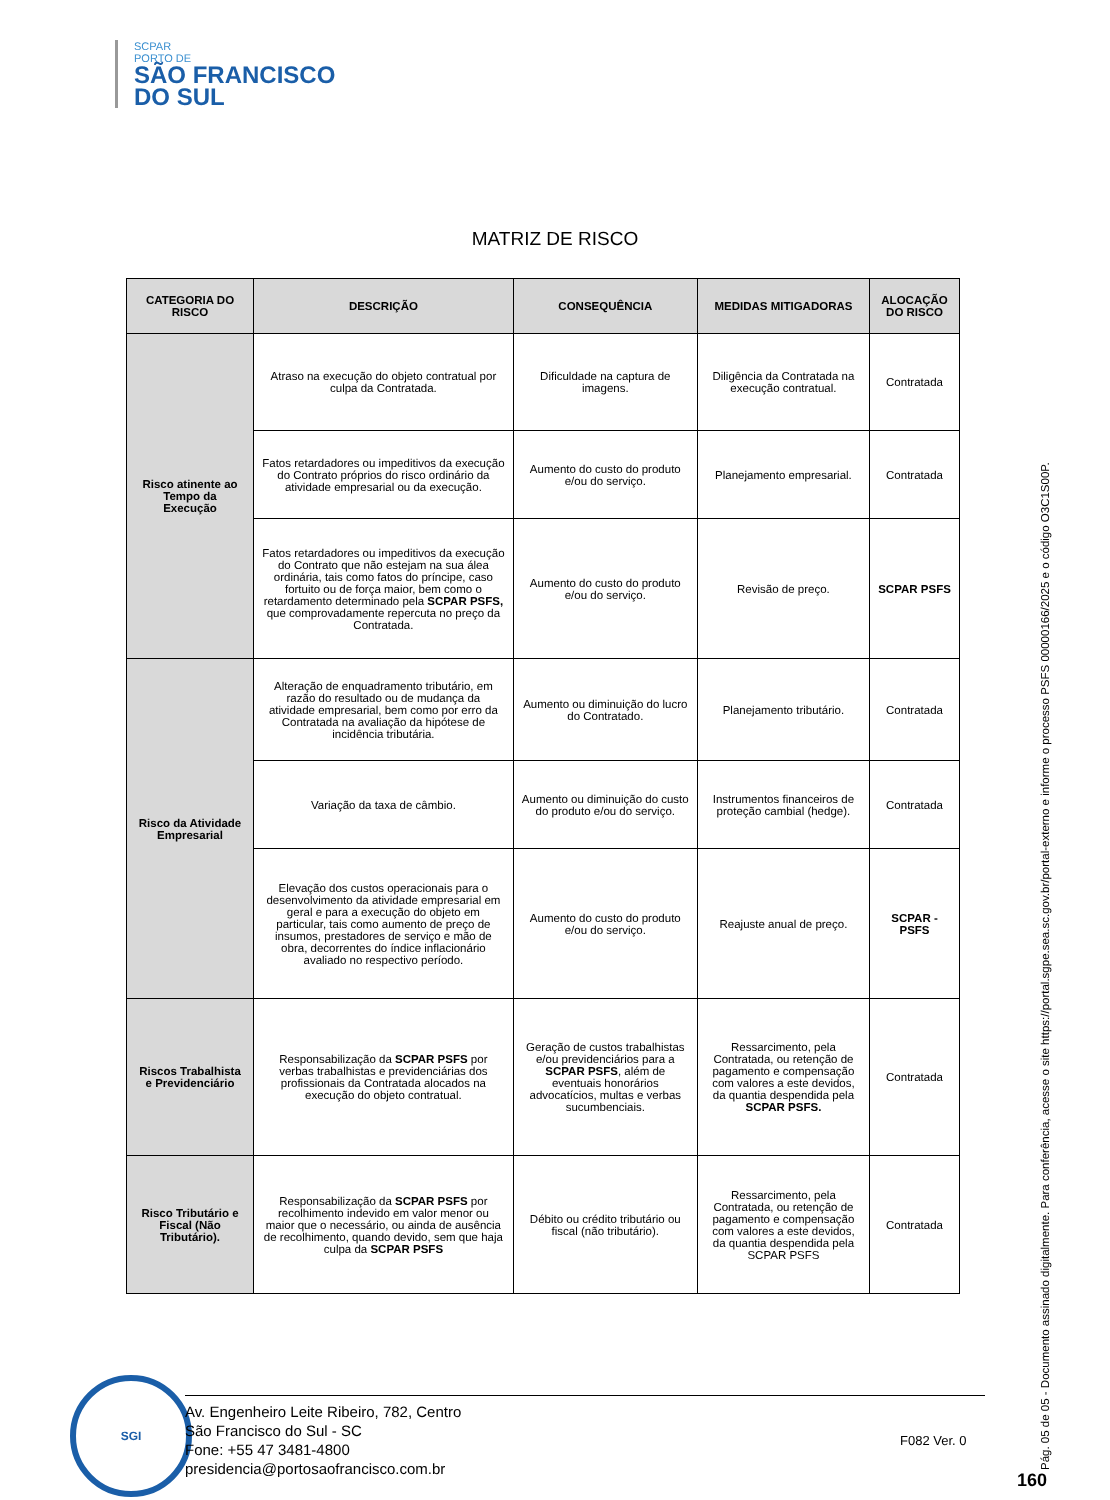SCPAR
PORTO DE
SÃO FRANCISCO
DO SUL
MATRIZ DE RISCO
| CATEGORIA DO RISCO | DESCRIÇÃO | CONSEQUÊNCIA | MEDIDAS MITIGADORAS | ALOCAÇÃO DO RISCO |
| --- | --- | --- | --- | --- |
| Risco atinente ao Tempo da Execução | Atraso na execução do objeto contratual por culpa da Contratada. | Dificuldade na captura de imagens. | Diligência da Contratada na execução contratual. | Contratada |
| | Fatos retardadores ou impeditivos da execução do Contrato próprios do risco ordinário da atividade empresarial ou da execução. | Aumento do custo do produto e/ou do serviço. | Planejamento empresarial. | Contratada |
| | Fatos retardadores ou impeditivos da execução do Contrato que não estejam na sua álea ordinária, tais como fatos do príncipe, caso fortuito ou de força maior, bem como o retardamento determinado pela SCPAR PSFS, que comprovadamente repercuta no preço da Contratada. | Aumento do custo do produto e/ou do serviço. | Revisão de preço. | SCPAR PSFS |
| Risco da Atividade Empresarial | Alteração de enquadramento tributário, em razão do resultado ou de mudança da atividade empresarial, bem como por erro da Contratada na avaliação da hipótese de incidência tributária. | Aumento ou diminuição do lucro do Contratado. | Planejamento tributário. | Contratada |
| | Variação da taxa de câmbio. | Aumento ou diminuição do custo do produto e/ou do serviço. | Instrumentos financeiros de proteção cambial (hedge). | Contratada |
| | Elevação dos custos operacionais para o desenvolvimento da atividade empresarial em geral e para a execução do objeto em particular, tais como aumento de preço de insumos, prestadores de serviço e mão de obra, decorrentes do índice inflacionário avaliado no respectivo período. | Aumento do custo do produto e/ou do serviço. | Reajuste anual de preço. | SCPAR - PSFS |
| Riscos Trabalhista e Previdenciário | Responsabilização da SCPAR PSFS por verbas trabalhistas e previdenciárias dos profissionais da Contratada alocados na execução do objeto contratual. | Geração de custos trabalhistas e/ou previdenciários para a SCPAR PSFS , além de eventuais honorários advocatícios, multas e verbas sucumbenciais. | Ressarcimento, pela Contratada, ou retenção de pagamento e compensação com valores a este devidos, da quantia despendida pela SCPAR PSFS. | Contratada |
| Risco Tributário e Fiscal (Não Tributário). | Responsabilização da SCPAR PSFS por recolhimento indevido em valor menor ou maior que o necessário, ou ainda de ausência de recolhimento, quando devido, sem que haja culpa da SCPAR PSFS | Débito ou crédito tributário ou fiscal (não tributário). | Ressarcimento, pela Contratada, ou retenção de pagamento e compensação com valores a este devidos, da quantia despendida pela SCPAR PSFS | Contratada |
SGI
Av. Engenheiro Leite Ribeiro, 782, Centro
São Francisco do Sul - SC
Fone: +55 47 3481-4800
presidencia@portosaofrancisco.com.br
F082 Ver. 0
Pág. 05 de 05 - Documento assinado digitalmente. Para conferência, acesse o site https://portal.sgpe.sea.sc.gov.br/portal-externo e informe o processo PSFS 00000166/2025 e o código O3C1S00P.
160